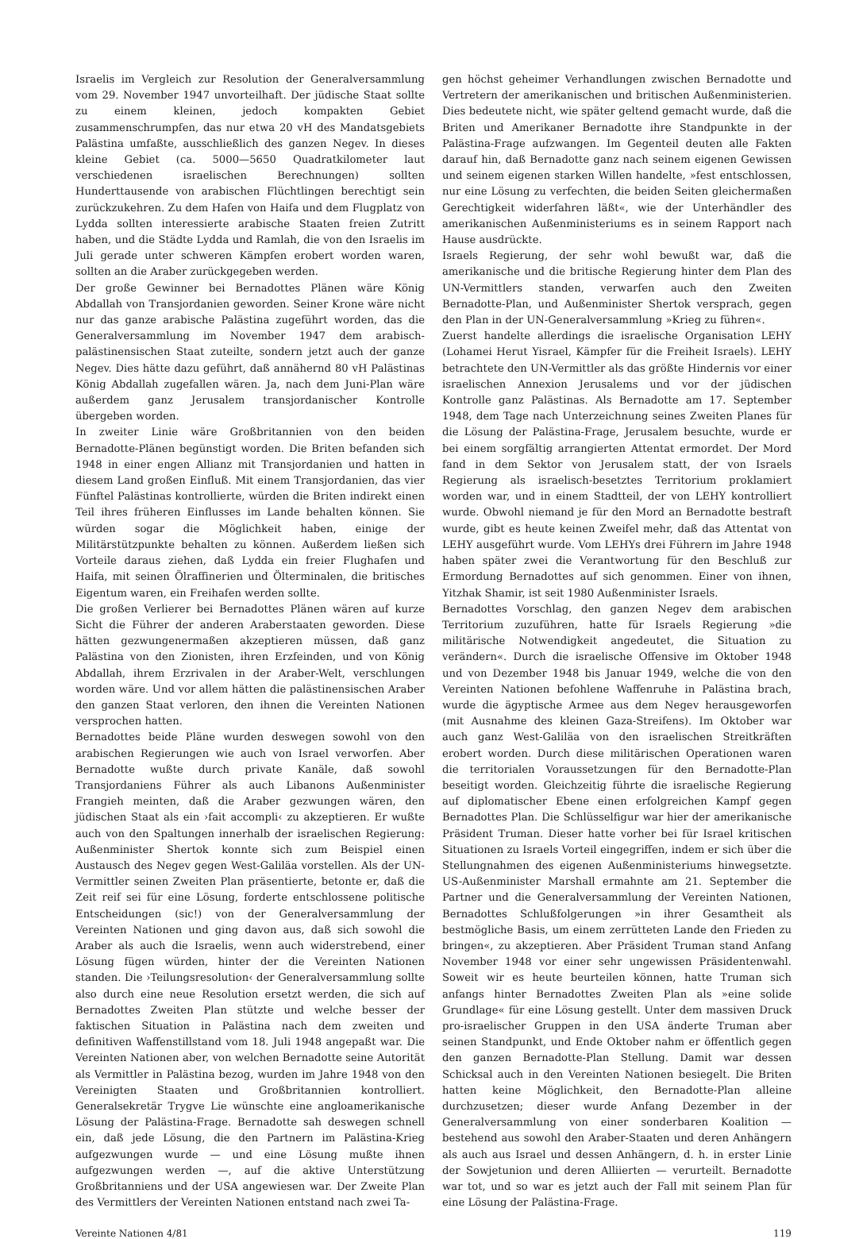Israelis im Vergleich zur Resolution der Generalversammlung vom 29. November 1947 unvorteilhaft. Der jüdische Staat sollte zu einem kleinen, jedoch kompakten Gebiet zusammenschrumpfen, das nur etwa 20 vH des Mandatsgebiets Palästina umfaßte, ausschließlich des ganzen Negev. In dieses kleine Gebiet (ca. 5000—5650 Quadratkilometer laut verschiedenen israelischen Berechnungen) sollten Hunderttausende von arabischen Flüchtlingen berechtigt sein zurückzukehren. Zu dem Hafen von Haifa und dem Flugplatz von Lydda sollten interessierte arabische Staaten freien Zutritt haben, und die Städte Lydda und Ramlah, die von den Israelis im Juli gerade unter schweren Kämpfen erobert worden waren, sollten an die Araber zurückgegeben werden.
Der große Gewinner bei Bernadottes Plänen wäre König Abdallah von Transjordanien geworden. Seiner Krone wäre nicht nur das ganze arabische Palästina zugeführt worden, das die Generalversammlung im November 1947 dem arabisch-palästinensischen Staat zuteilte, sondern jetzt auch der ganze Negev. Dies hätte dazu geführt, daß annähernd 80 vH Palästinas König Abdallah zugefallen wären. Ja, nach dem Juni-Plan wäre außerdem ganz Jerusalem transjordanischer Kontrolle übergeben worden.
In zweiter Linie wäre Großbritannien von den beiden Bernadotte-Plänen begünstigt worden. Die Briten befanden sich 1948 in einer engen Allianz mit Transjordanien und hatten in diesem Land großen Einfluß. Mit einem Transjordanien, das vier Fünftel Palästinas kontrollierte, würden die Briten indirekt einen Teil ihres früheren Einflusses im Lande behalten können. Sie würden sogar die Möglichkeit haben, einige der Militärstützpunkte behalten zu können. Außerdem ließen sich Vorteile daraus ziehen, daß Lydda ein freier Flughafen und Haifa, mit seinen Ölraffinerien und Ölterminalen, die britisches Eigentum waren, ein Freihafen werden sollte.
Die großen Verlierer bei Bernadottes Plänen wären auf kurze Sicht die Führer der anderen Araberstaaten geworden. Diese hätten gezwungenermaßen akzeptieren müssen, daß ganz Palästina von den Zionisten, ihren Erzfeinden, und von König Abdallah, ihrem Erzrivalen in der Araber-Welt, verschlungen worden wäre. Und vor allem hätten die palästinensischen Araber den ganzen Staat verloren, den ihnen die Vereinten Nationen versprochen hatten.
Bernadottes beide Pläne wurden deswegen sowohl von den arabischen Regierungen wie auch von Israel verworfen. Aber Bernadotte wußte durch private Kanäle, daß sowohl Transjordaniens Führer als auch Libanons Außenminister Frangieh meinten, daß die Araber gezwungen wären, den jüdischen Staat als ein ›fait accompli‹ zu akzeptieren. Er wußte auch von den Spaltungen innerhalb der israelischen Regierung: Außenminister Shertok konnte sich zum Beispiel einen Austausch des Negev gegen West-Galiläa vorstellen. Als der UN-Vermittler seinen Zweiten Plan präsentierte, betonte er, daß die Zeit reif sei für eine Lösung, forderte entschlossene politische Entscheidungen (sic!) von der Generalversammlung der Vereinten Nationen und ging davon aus, daß sich sowohl die Araber als auch die Israelis, wenn auch widerstrebend, einer Lösung fügen würden, hinter der die Vereinten Nationen standen. Die ›Teilungsresolution‹ der Generalversammlung sollte also durch eine neue Resolution ersetzt werden, die sich auf Bernadottes Zweiten Plan stützte und welche besser der faktischen Situation in Palästina nach dem zweiten und definitiven Waffenstillstand vom 18. Juli 1948 angepaßt war. Die Vereinten Nationen aber, von welchen Bernadotte seine Autorität als Vermittler in Palästina bezog, wurden im Jahre 1948 von den Vereinigten Staaten und Großbritannien kontrolliert. Generalsekretär Trygve Lie wünschte eine angloamerikanische Lösung der Palästina-Frage. Bernadotte sah deswegen schnell ein, daß jede Lösung, die den Partnern im Palästina-Krieg aufgezwungen wurde — und eine Lösung mußte ihnen aufgezwungen werden —, auf die aktive Unterstützung Großbritanniens und der USA angewiesen war. Der Zweite Plan des Vermittlers der Vereinten Nationen entstand nach zwei Ta-
gen höchst geheimer Verhandlungen zwischen Bernadotte und Vertretern der amerikanischen und britischen Außenministerien. Dies bedeutete nicht, wie später geltend gemacht wurde, daß die Briten und Amerikaner Bernadotte ihre Standpunkte in der Palästina-Frage aufzwangen. Im Gegenteil deuten alle Fakten darauf hin, daß Bernadotte ganz nach seinem eigenen Gewissen und seinem eigenen starken Willen handelte, »fest entschlossen, nur eine Lösung zu verfechten, die beiden Seiten gleichermaßen Gerechtigkeit widerfahren läßt«, wie der Unterhändler des amerikanischen Außenministeriums es in seinem Rapport nach Hause ausdrückte.
Israels Regierung, der sehr wohl bewußt war, daß die amerikanische und die britische Regierung hinter dem Plan des UN-Vermittlers standen, verwarfen auch den Zweiten Bernadotte-Plan, und Außenminister Shertok versprach, gegen den Plan in der UN-Generalversammlung »Krieg zu führen«.
Zuerst handelte allerdings die israelische Organisation LEHY (Lohamei Herut Yisrael, Kämpfer für die Freiheit Israels). LEHY betrachtete den UN-Vermittler als das größte Hindernis vor einer israelischen Annexion Jerusalems und vor der jüdischen Kontrolle ganz Palästinas. Als Bernadotte am 17. September 1948, dem Tage nach Unterzeichnung seines Zweiten Planes für die Lösung der Palästina-Frage, Jerusalem besuchte, wurde er bei einem sorgfältig arrangierten Attentat ermordet. Der Mord fand in dem Sektor von Jerusalem statt, der von Israels Regierung als israelisch-besetztes Territorium proklamiert worden war, und in einem Stadtteil, der von LEHY kontrolliert wurde. Obwohl niemand je für den Mord an Bernadotte bestraft wurde, gibt es heute keinen Zweifel mehr, daß das Attentat von LEHY ausgeführt wurde. Vom LEHYs drei Führern im Jahre 1948 haben später zwei die Verantwortung für den Beschluß zur Ermordung Bernadottes auf sich genommen. Einer von ihnen, Yitzhak Shamir, ist seit 1980 Außenminister Israels.
Bernadottes Vorschlag, den ganzen Negev dem arabischen Territorium zuzuführen, hatte für Israels Regierung »die militärische Notwendigkeit angedeutet, die Situation zu verändern«. Durch die israelische Offensive im Oktober 1948 und von Dezember 1948 bis Januar 1949, welche die von den Vereinten Nationen befohlene Waffenruhe in Palästina brach, wurde die ägyptische Armee aus dem Negev herausgeworfen (mit Ausnahme des kleinen Gaza-Streifens). Im Oktober war auch ganz West-Galiläa von den israelischen Streitkräften erobert worden. Durch diese militärischen Operationen waren die territorialen Voraussetzungen für den Bernadotte-Plan beseitigt worden. Gleichzeitig führte die israelische Regierung auf diplomatischer Ebene einen erfolgreichen Kampf gegen Bernadottes Plan. Die Schlüsselfigur war hier der amerikanische Präsident Truman. Dieser hatte vorher bei für Israel kritischen Situationen zu Israels Vorteil eingegriffen, indem er sich über die Stellungnahmen des eigenen Außenministeriums hinwegsetzte. US-Außenminister Marshall ermahnte am 21. September die Partner und die Generalversammlung der Vereinten Nationen, Bernadottes Schlußfolgerungen »in ihrer Gesamtheit als bestmögliche Basis, um einem zerrütteten Lande den Frieden zu bringen«, zu akzeptieren. Aber Präsident Truman stand Anfang November 1948 vor einer sehr ungewissen Präsidentenwahl. Soweit wir es heute beurteilen können, hatte Truman sich anfangs hinter Bernadottes Zweiten Plan als »eine solide Grundlage« für eine Lösung gestellt. Unter dem massiven Druck pro-israelischer Gruppen in den USA änderte Truman aber seinen Standpunkt, und Ende Oktober nahm er öffentlich gegen den ganzen Bernadotte-Plan Stellung. Damit war dessen Schicksal auch in den Vereinten Nationen besiegelt. Die Briten hatten keine Möglichkeit, den Bernadotte-Plan alleine durchzusetzen; dieser wurde Anfang Dezember in der Generalversammlung von einer sonderbaren Koalition — bestehend aus sowohl den Araber-Staaten und deren Anhängern als auch aus Israel und dessen Anhängern, d. h. in erster Linie der Sowjetunion und deren Alliierten — verurteilt. Bernadotte war tot, und so war es jetzt auch der Fall mit seinem Plan für eine Lösung der Palästina-Frage.
Vereinte Nationen 4/81 119